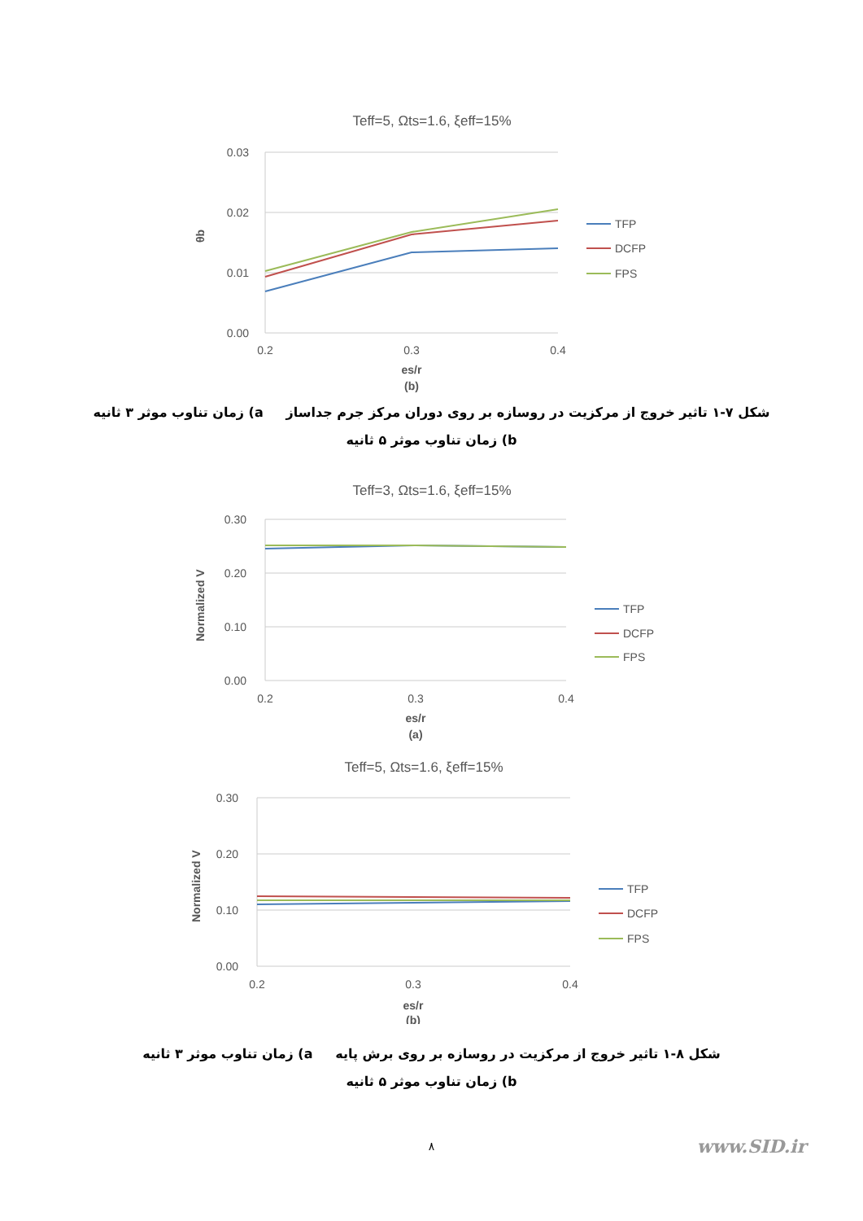Teff=5, Ωts=1.6, ξeff=15%
0.03
0.02
0.01
0.00
0.2
0.3
0.4
es/r
(b)
θb
TFP
DCFP
FPS
شکل ۷-۱ تاثیر خروج از مرکزیت در روسازه بر روی دوران مرکز جرم جداساز a) زمان تناوب موثر ۳ ثانیه
b) زمان تناوب موثر ۵ ثانیه
Teff=3, Ωts=1.6, ξeff=15%
0.30
0.20
0.10
0.00
0.2
0.3
0.4
es/r
(a)
Normalized V
TFP
DCFP
FPS
Teff=5, Ωts=1.6, ξeff=15%
0.30
0.20
0.10
0.00
0.2
0.3
0.4
es/r
(b)
Normalized V
TFP
DCFP
FPS
شکل ۸-۱ تاثیر خروج از مرکزیت در روسازه بر روی برش پایه a) زمان تناوب موثر ۳ ثانیه
b) زمان تناوب موثر ۵ ثانیه
۸ www.SID.ir